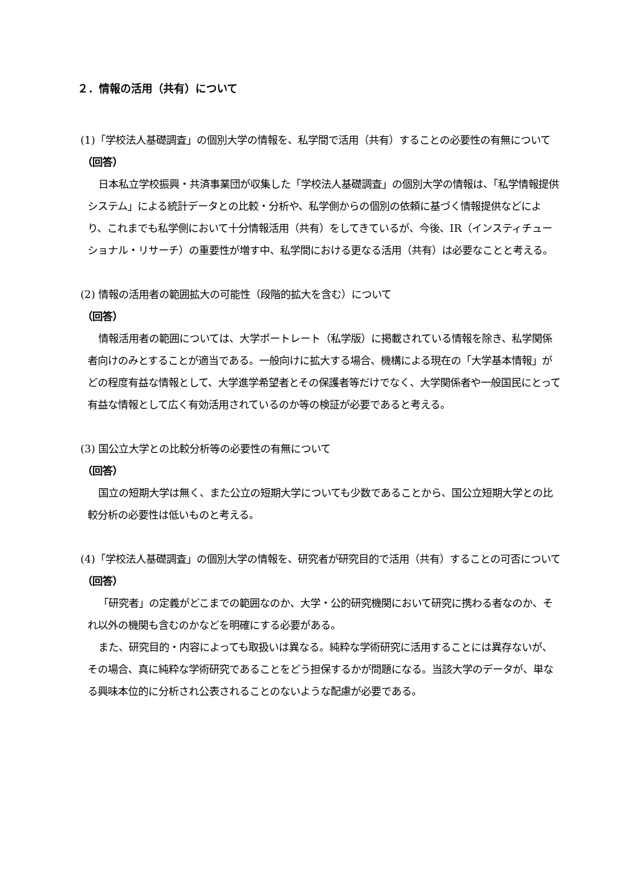２．情報の活用（共有）について
(1)「学校法人基礎調査」の個別大学の情報を、私学間で活用（共有）することの必要性の有無について
（回答）
日本私立学校振興・共済事業団が収集した「学校法人基礎調査」の個別大学の情報は、「私学情報提供システム」による統計データとの比較・分析や、私学側からの個別の依頼に基づく情報提供などにより、これまでも私学側において十分情報活用（共有）をしてきているが、今後、IR（インスティチューショナル・リサーチ）の重要性が増す中、私学間における更なる活用（共有）は必要なことと考える。
(2) 情報の活用者の範囲拡大の可能性（段階的拡大を含む）について
（回答）
情報活用者の範囲については、大学ポートレート（私学版）に掲載されている情報を除き、私学関係者向けのみとすることが適当である。一般向けに拡大する場合、機構による現在の「大学基本情報」がどの程度有益な情報として、大学進学希望者とその保護者等だけでなく、大学関係者や一般国民にとって有益な情報として広く有効活用されているのか等の検証が必要であると考える。
(3) 国公立大学との比較分析等の必要性の有無について
（回答）
国立の短期大学は無く、また公立の短期大学についても少数であることから、国公立短期大学との比較分析の必要性は低いものと考える。
(4)「学校法人基礎調査」の個別大学の情報を、研究者が研究目的で活用（共有）することの可否について
（回答）
「研究者」の定義がどこまでの範囲なのか、大学・公的研究機関において研究に携わる者なのか、それ以外の機関も含むのかなどを明確にする必要がある。
また、研究目的・内容によっても取扱いは異なる。純粋な学術研究に活用することには異存ないが、その場合、真に純粋な学術研究であることをどう担保するかが問題になる。当該大学のデータが、単なる興味本位的に分析され公表されることのないような配慮が必要である。